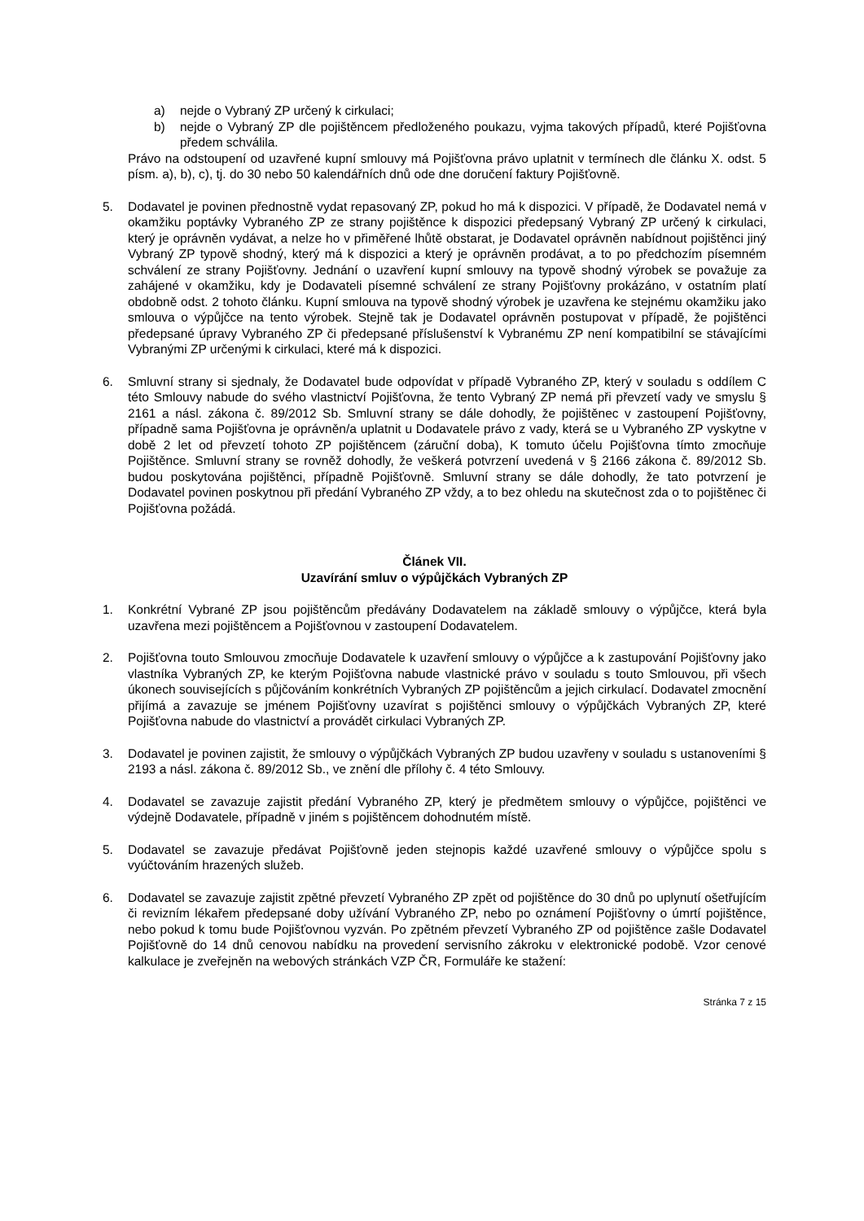a) nejde o Vybraný ZP určený k cirkulaci;
b) nejde o Vybraný ZP dle pojištěncem předloženého poukazu, vyjma takových případů, které Pojišťovna předem schválila.
Právo na odstoupení od uzavřené kupní smlouvy má Pojišťovna právo uplatnit v termínech dle článku X. odst. 5 písm. a), b), c), tj. do 30 nebo 50 kalendářních dnů ode dne doručení faktury Pojišťovně.
5. Dodavatel je povinen přednostně vydat repasovaný ZP, pokud ho má k dispozici. V případě, že Dodavatel nemá v okamžiku poptávky Vybraného ZP ze strany pojištěnce k dispozici předepsaný Vybraný ZP určený k cirkulaci, který je oprávněn vydávat, a nelze ho v přiměřené lhůtě obstarat, je Dodavatel oprávněn nabídnout pojištěnci jiný Vybraný ZP typově shodný, který má k dispozici a který je oprávněn prodávat, a to po předchozím písemném schválení ze strany Pojišťovny. Jednání o uzavření kupní smlouvy na typově shodný výrobek se považuje za zahájené v okamžiku, kdy je Dodavateli písemné schválení ze strany Pojišťovny prokázáno, v ostatním platí obdobně odst. 2 tohoto článku. Kupní smlouva na typově shodný výrobek je uzavřena ke stejnému okamžiku jako smlouva o výpůjčce na tento výrobek. Stejně tak je Dodavatel oprávněn postupovat v případě, že pojištěnci předepsané úpravy Vybraného ZP či předepsané příslušenství k Vybranému ZP není kompatibilní se stávajícími Vybranými ZP určenými k cirkulaci, které má k dispozici.
6. Smluvní strany si sjednaly, že Dodavatel bude odpovídat v případě Vybraného ZP, který v souladu s oddílem C této Smlouvy nabude do svého vlastnictví Pojišťovna, že tento Vybraný ZP nemá při převzetí vady ve smyslu § 2161 a násl. zákona č. 89/2012 Sb. Smluvní strany se dále dohodly, že pojištěnec v zastoupení Pojišťovny, případně sama Pojišťovna je oprávněn/a uplatnit u Dodavatele právo z vady, která se u Vybraného ZP vyskytne v době 2 let od převzetí tohoto ZP pojištěncem (záruční doba), K tomuto účelu Pojišťovna tímto zmocňuje Pojištěnce. Smluvní strany se rovněž dohodly, že veškerá potvrzení uvedená v § 2166 zákona č. 89/2012 Sb. budou poskytována pojištěnci, případně Pojišťovně. Smluvní strany se dále dohodly, že tato potvrzení je Dodavatel povinen poskytnou při předání Vybraného ZP vždy, a to bez ohledu na skutečnost zda o to pojištěnec či Pojišťovna požádá.
Článek VII.
Uzavírání smluv o výpůjčkách Vybraných ZP
1. Konkrétní Vybrané ZP jsou pojištěncům předávány Dodavatelem na základě smlouvy o výpůjčce, která byla uzavřena mezi pojištěncem a Pojišťovnou v zastoupení Dodavatelem.
2. Pojišťovna touto Smlouvou zmocňuje Dodavatele k uzavření smlouvy o výpůjčce a k zastupování Pojišťovny jako vlastníka Vybraných ZP, ke kterým Pojišťovna nabude vlastnické právo v souladu s touto Smlouvou, při všech úkonech souvisejících s půjčováním konkrétních Vybraných ZP pojištěncům a jejich cirkulací. Dodavatel zmocnění přijímá a zavazuje se jménem Pojišťovny uzavírat s pojištěnci smlouvy o výpůjčkách Vybraných ZP, které Pojišťovna nabude do vlastnictví a provádět cirkulaci Vybraných ZP.
3. Dodavatel je povinen zajistit, že smlouvy o výpůjčkách Vybraných ZP budou uzavřeny v souladu s ustanoveními § 2193 a násl. zákona č. 89/2012 Sb., ve znění dle přílohy č. 4 této Smlouvy.
4. Dodavatel se zavazuje zajistit předání Vybraného ZP, který je předmětem smlouvy o výpůjčce, pojištěnci ve výdejně Dodavatele, případně v jiném s pojištěncem dohodnutém místě.
5. Dodavatel se zavazuje předávat Pojišťovně jeden stejnopis každé uzavřené smlouvy o výpůjčce spolu s vyúčtováním hrazených služeb.
6. Dodavatel se zavazuje zajistit zpětné převzetí Vybraného ZP zpět od pojištěnce do 30 dnů po uplynutí ošetřujícím či revizním lékařem předepsané doby užívání Vybraného ZP, nebo po oznámení Pojišťovny o úmrtí pojištěnce, nebo pokud k tomu bude Pojišťovnou vyzván. Po zpětném převzetí Vybraného ZP od pojištěnce zašle Dodavatel Pojišťovně do 14 dnů cenovou nabídku na provedení servisního zákroku v elektronické podobě. Vzor cenové kalkulace je zveřejněn na webových stránkách VZP ČR, Formuláře ke stažení:
Stránka 7 z 15